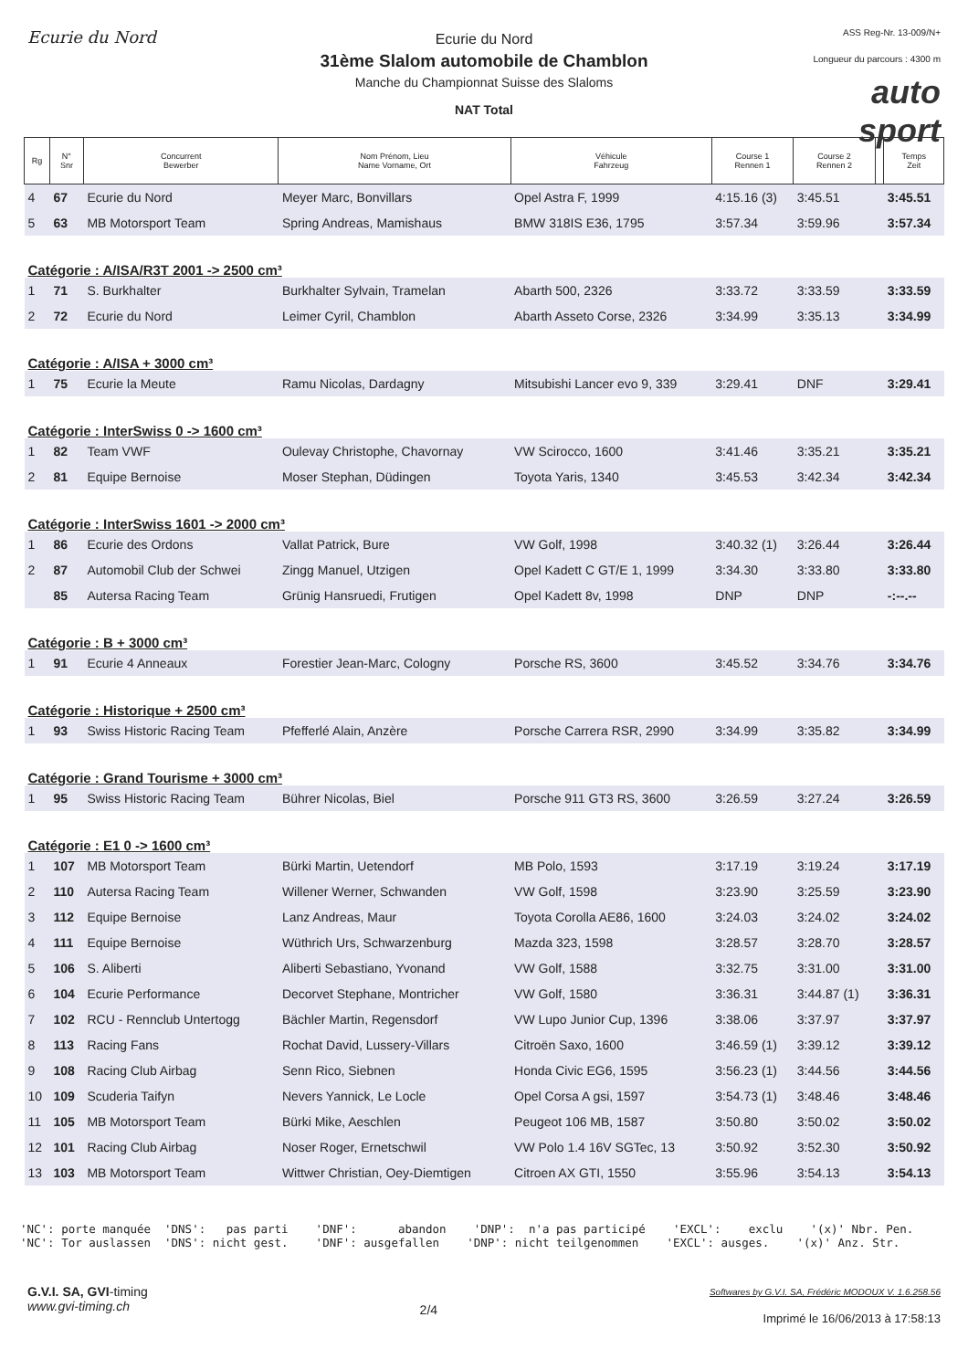Ecurie du Nord
Ecurie du Nord
31ème Slalom automobile de Chamblon
Manche du Championnat Suisse des Slaloms
NAT Total
ASS Reg-Nr. 13-009/N+
Longueur du parcours : 4300 m
auto sport
| Rg | N° Snr | Concurrent Bewerber | Nom Prénom, Lieu Name Vorname, Ort | Véhicule Fahrzeug | Course 1 Rennen 1 | Course 2 Rennen 2 | | Temps Zeit |
| --- | --- | --- | --- | --- | --- | --- | --- | --- |
| 4 | 67 | Ecurie du Nord | Meyer Marc, Bonvillars | Opel Astra F, 1999 | 4:15.16 (3) | 3:45.51 | | 3:45.51 |
| 5 | 63 | MB Motorsport Team | Spring Andreas, Mamishaus | BMW 318IS E36, 1795 | 3:57.34 | 3:59.96 | | 3:57.34 |
| Catégorie : A/ISA/R3T 2001 -> 2500 cm³ | | | | | | | | |
| 1 | 71 | S. Burkhalter | Burkhalter Sylvain, Tramelan | Abarth 500, 2326 | 3:33.72 | 3:33.59 | | 3:33.59 |
| 2 | 72 | Ecurie du Nord | Leimer Cyril, Chamblon | Abarth Asseto Corse, 2326 | 3:34.99 | 3:35.13 | | 3:34.99 |
| Catégorie : A/ISA + 3000 cm³ | | | | | | | | |
| 1 | 75 | Ecurie la Meute | Ramu Nicolas, Dardagny | Mitsubishi Lancer evo 9, 339 | 3:29.41 | DNF | | 3:29.41 |
| Catégorie : InterSwiss 0 -> 1600 cm³ | | | | | | | | |
| 1 | 82 | Team VWF | Oulevay Christophe, Chavornay | VW Scirocco, 1600 | 3:41.46 | 3:35.21 | | 3:35.21 |
| 2 | 81 | Equipe Bernoise | Moser Stephan, Düdingen | Toyota Yaris, 1340 | 3:45.53 | 3:42.34 | | 3:42.34 |
| Catégorie : InterSwiss 1601 -> 2000 cm³ | | | | | | | | |
| 1 | 86 | Ecurie des Ordons | Vallat Patrick, Bure | VW Golf, 1998 | 3:40.32 (1) | 3:26.44 | | 3:26.44 |
| 2 | 87 | Automobil Club der Schwei | Zingg Manuel, Utzigen | Opel Kadett C GT/E 1, 1999 | 3:34.30 | 3:33.80 | | 3:33.80 |
| | 85 | Autersa Racing Team | Grünig Hansruedi, Frutigen | Opel Kadett 8v, 1998 | DNP | DNP | | -:--.-- |
| Catégorie : B + 3000 cm³ | | | | | | | | |
| 1 | 91 | Ecurie 4 Anneaux | Forestier Jean-Marc, Cologny | Porsche RS, 3600 | 3:45.52 | 3:34.76 | | 3:34.76 |
| Catégorie : Historique + 2500 cm³ | | | | | | | | |
| 1 | 93 | Swiss Historic Racing Team | Pfefferlé Alain, Anzère | Porsche Carrera RSR, 2990 | 3:34.99 | 3:35.82 | | 3:34.99 |
| Catégorie : Grand Tourisme + 3000 cm³ | | | | | | | | |
| 1 | 95 | Swiss Historic Racing Team | Bührer Nicolas, Biel | Porsche 911 GT3 RS, 3600 | 3:26.59 | 3:27.24 | | 3:26.59 |
| Catégorie : E1 0 -> 1600 cm³ | | | | | | | | |
| 1 | 107 | MB Motorsport Team | Bürki Martin, Uetendorf | MB Polo, 1593 | 3:17.19 | 3:19.24 | | 3:17.19 |
| 2 | 110 | Autersa Racing Team | Willener Werner, Schwanden | VW Golf, 1598 | 3:23.90 | 3:25.59 | | 3:23.90 |
| 3 | 112 | Equipe Bernoise | Lanz Andreas, Maur | Toyota Corolla AE86, 1600 | 3:24.03 | 3:24.02 | | 3:24.02 |
| 4 | 111 | Equipe Bernoise | Wüthrich Urs, Schwarzenburg | Mazda 323, 1598 | 3:28.57 | 3:28.70 | | 3:28.57 |
| 5 | 106 | S. Aliberti | Aliberti Sebastiano, Yvonand | VW Golf, 1588 | 3:32.75 | 3:31.00 | | 3:31.00 |
| 6 | 104 | Ecurie Performance | Decorvet Stephane, Montricher | VW Golf, 1580 | 3:36.31 | 3:44.87 (1) | | 3:36.31 |
| 7 | 102 | RCU - Rennclub Untertogg | Bächler Martin, Regensdorf | VW Lupo Junior Cup, 1396 | 3:38.06 | 3:37.97 | | 3:37.97 |
| 8 | 113 | Racing Fans | Rochat David, Lussery-Villars | Citroën Saxo, 1600 | 3:46.59 (1) | 3:39.12 | | 3:39.12 |
| 9 | 108 | Racing Club Airbag | Senn Rico, Siebnen | Honda Civic EG6, 1595 | 3:56.23 (1) | 3:44.56 | | 3:44.56 |
| 10 | 109 | Scuderia Taifyn | Nevers Yannick, Le Locle | Opel Corsa A gsi, 1597 | 3:54.73 (1) | 3:48.46 | | 3:48.46 |
| 11 | 105 | MB Motorsport Team | Bürki Mike, Aeschlen | Peugeot 106 MB, 1587 | 3:50.80 | 3:50.02 | | 3:50.02 |
| 12 | 101 | Racing Club Airbag | Noser Roger, Ernetschwil | VW Polo 1.4 16V SGTec, 13 | 3:50.92 | 3:52.30 | | 3:50.92 |
| 13 | 103 | MB Motorsport Team | Wittwer Christian, Oey-Diemtigen | Citroen AX GTI, 1550 | 3:55.96 | 3:54.13 | | 3:54.13 |
'NC': porte manquée 'DNS': pas parti 'DNF': abandon 'DNP': n'a pas participé 'EXCL': exclu '(x)' Nbr. Pen. 'NC': Tor auslassen 'DNS': nicht gest. 'DNF': ausgefallen 'DNP': nicht teilgenommen 'EXCL': ausges. '(x)' Anz. Str.
G.V.I. SA, GVI-timing
www.gvi-timing.ch
2/4
Softwares by G.V.I. SA, Frédéric MODOUX V. 1.6.258.56
Imprimé le 16/06/2013 à 17:58:13